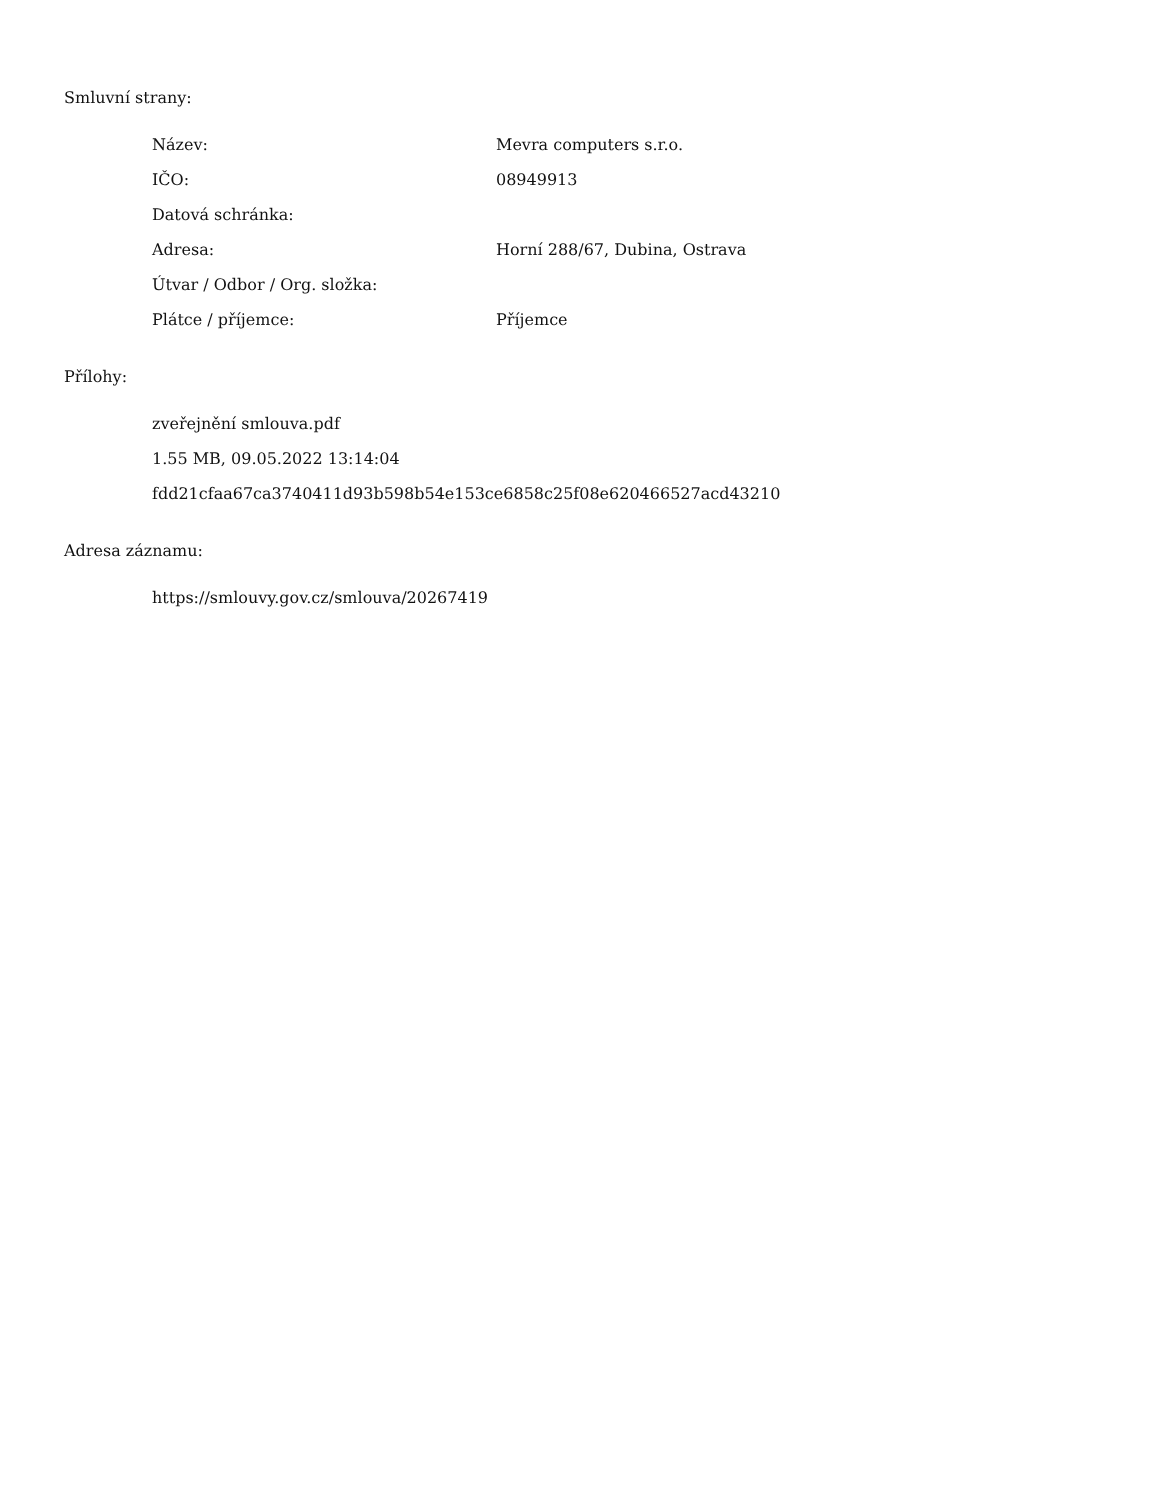Smluvní strany:
| Název: | Mevra computers s.r.o. |
| IČO: | 08949913 |
| Datová schránka: | |
| Adresa: | Horní 288/67, Dubina, Ostrava |
| Útvar / Odbor / Org. složka: | |
| Plátce / příjemce: | Příjemce |
Přílohy:
zveřejnění smlouva.pdf
1.55 MB, 09.05.2022 13:14:04
fdd21cfaa67ca3740411d93b598b54e153ce6858c25f08e620466527acd43210
Adresa záznamu:
https://smlouvy.gov.cz/smlouva/20267419